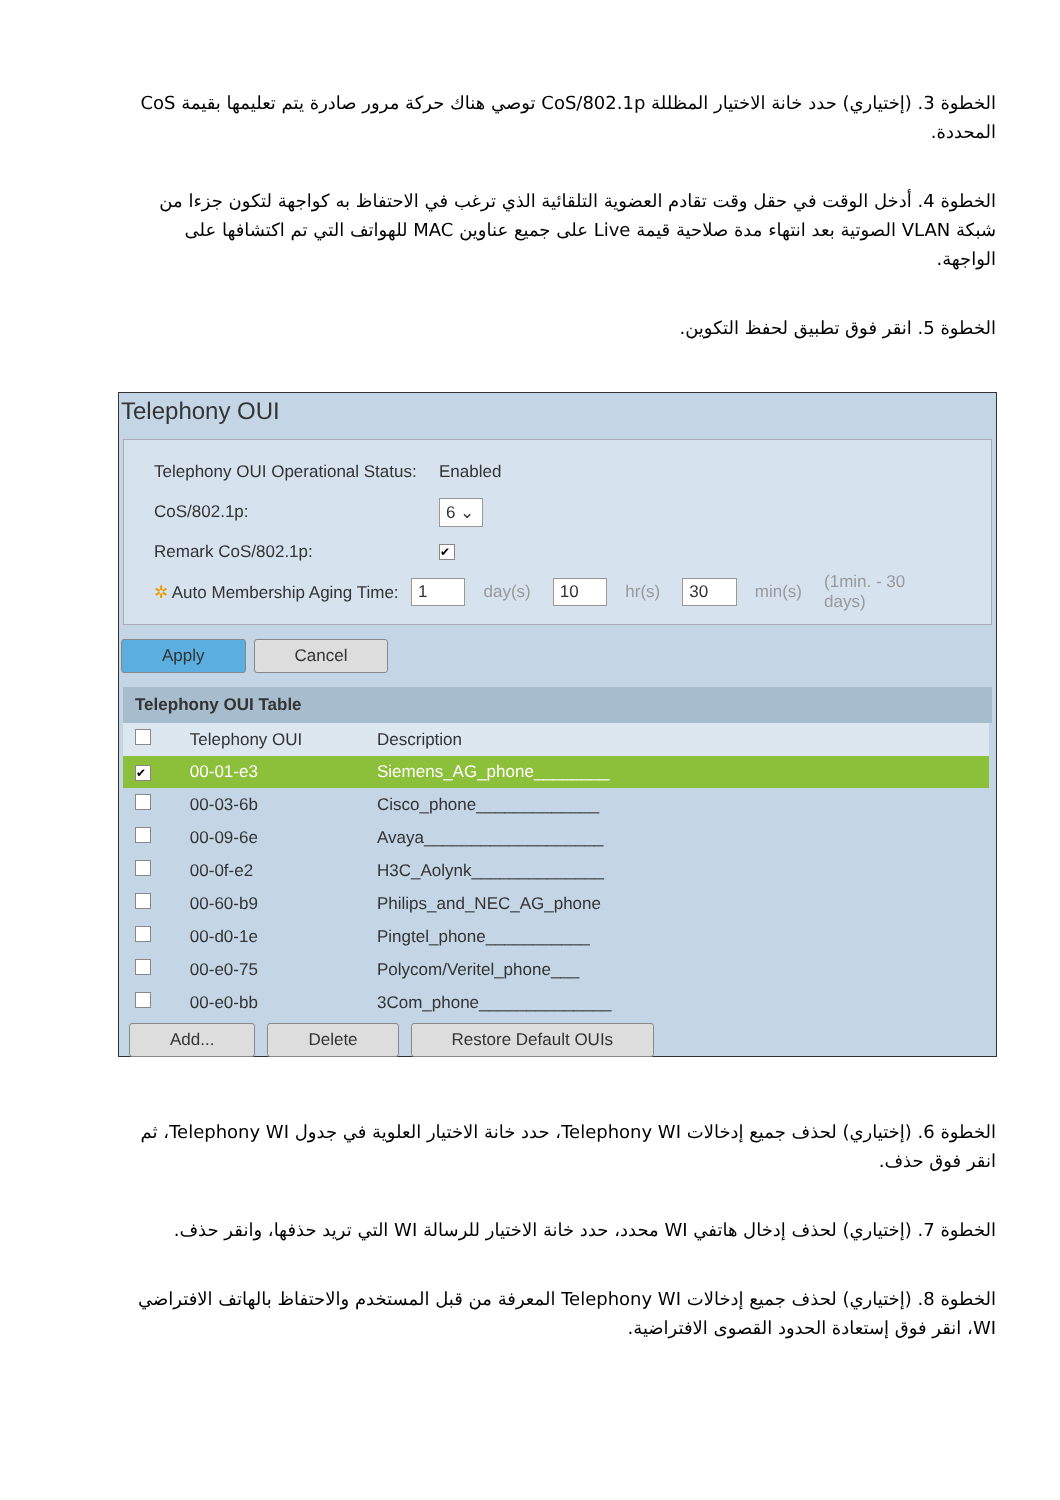الخطوة 3. (إختياري) حدد خانة الاختيار المظللة CoS/802.1p توصي هناك حركة مرور صادرة يتم تعليمها بقيمة CoS المحددة.
الخطوة 4. أدخل الوقت في حقل وقت تقادم العضوية التلقائية الذي ترغب في الاحتفاظ به كواجهة لتكون جزءا من شبكة VLAN الصوتية بعد انتهاء مدة صلاحية قيمة Live على جميع عناوين MAC للهواتف التي تم اكتشافها على الواجهة.
الخطوة 5. انقر فوق تطبيق لحفظ التكوين.
Telephony OUI
Telephony OUI Operational Status: Enabled
CoS/802.1p: 6 ⌄
Remark CoS/802.1p: ✔
✲ Auto Membership Aging Time: 1 day(s) 10 hr(s) 30 min(s) (1min. - 30 days)
Apply Cancel
Telephony OUI Table
| | Telephony OUI | Description |
| --- | --- | --- |
| ✔ | 00-01-e3 | Siemens_AG_phone________ |
| | 00-03-6b | Cisco_phone_____________ |
| | 00-09-6e | Avaya___________________ |
| | 00-0f-e2 | H3C_Aolynk______________ |
| | 00-60-b9 | Philips_and_NEC_AG_phone |
| | 00-d0-1e | Pingtel_phone___________ |
| | 00-e0-75 | Polycom/Veritel_phone___ |
| | 00-e0-bb | 3Com_phone______________ |
Add... Delete Restore Default OUIs
الخطوة 6. (إختياري) لحذف جميع إدخالات Telephony WI، حدد خانة الاختيار العلوية في جدول Telephony WI، ثم انقر فوق حذف.
الخطوة 7. (إختياري) لحذف إدخال هاتفي WI محدد، حدد خانة الاختيار للرسالة WI التي تريد حذفها، وانقر حذف.
الخطوة 8. (إختياري) لحذف جميع إدخالات Telephony WI المعرفة من قبل المستخدم والاحتفاظ بالهاتف الافتراضي WI، انقر فوق إستعادة الحدود القصوى الافتراضية.